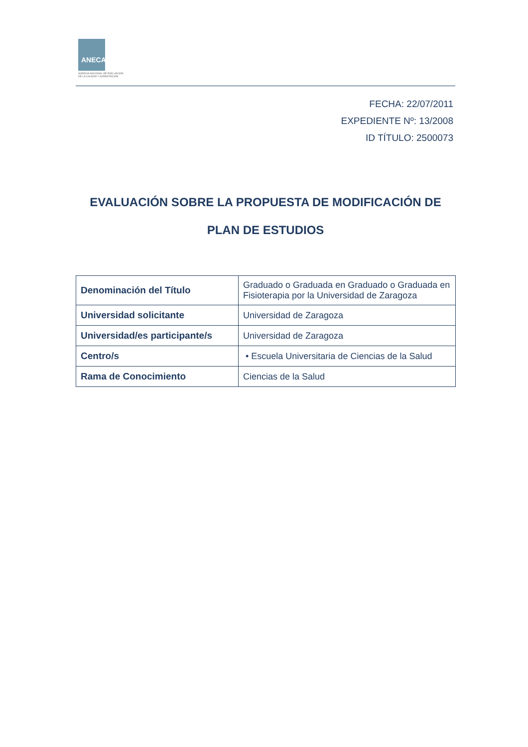ANECA
AGENCIA NACIONAL DE EVALUACIÓN
DE LA CALIDAD Y ACREDITACIÓN
FECHA: 22/07/2011
EXPEDIENTE Nº: 13/2008
ID TÍTULO: 2500073
EVALUACIÓN SOBRE LA PROPUESTA DE MODIFICACIÓN DE
PLAN DE ESTUDIOS
| Denominación del Título | Graduado o Graduada en Graduado o Graduada en Fisioterapia por la Universidad de Zaragoza |
| Universidad solicitante | Universidad de Zaragoza |
| Universidad/es participante/s | Universidad de Zaragoza |
| Centro/s | • Escuela Universitaria de Ciencias de la Salud |
| Rama de Conocimiento | Ciencias de la Salud |